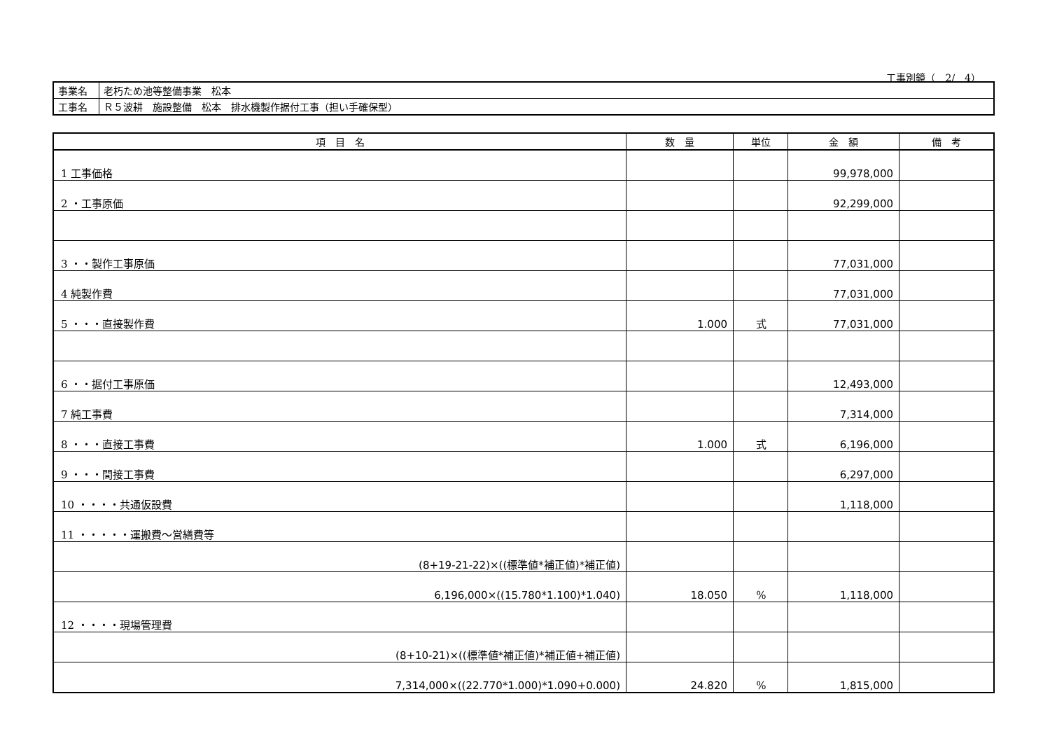工事別鏡（　2/　4）
| 事業名 | 老朽ため池等整備事業 松本 |
| 工事名 | Ｒ５波耕 施設整備 松本 排水機製作据付工事（担い手確保型） |
| 項 目 名 | 数 量 | 単位 | 金 額 | 備 考 |
| --- | --- | --- | --- | --- |
| 1 工事価格 | | | 99,978,000 | |
| 2 ・工事原価 | | | 92,299,000 | |
| 3 ・・製作工事原価 | | | 77,031,000 | |
| 4 純製作費 | | | 77,031,000 | |
| 5 ・・・直接製作費 | 1.000 | 式 | 77,031,000 | |
| 6 ・・据付工事原価 | | | 12,493,000 | |
| 7 純工事費 | | | 7,314,000 | |
| 8 ・・・直接工事費 | 1.000 | 式 | 6,196,000 | |
| 9 ・・・間接工事費 | | | 6,297,000 | |
| 10 ・・・・共通仮設費 | | | 1,118,000 | |
| 11 ・・・・・運搬費～営繕費等 | | | | |
| (8+19-21-22)×((標準値*補正値)*補正値) | | | | |
| 6,196,000×((15.780*1.100)*1.040) | 18.050 | % | 1,118,000 | |
| 12 ・・・・現場管理費 | | | | |
| (8+10-21)×((標準値*補正値)*補正値+補正値) | | | | |
| 7,314,000×((22.770*1.000)*1.090+0.000) | 24.820 | % | 1,815,000 | |